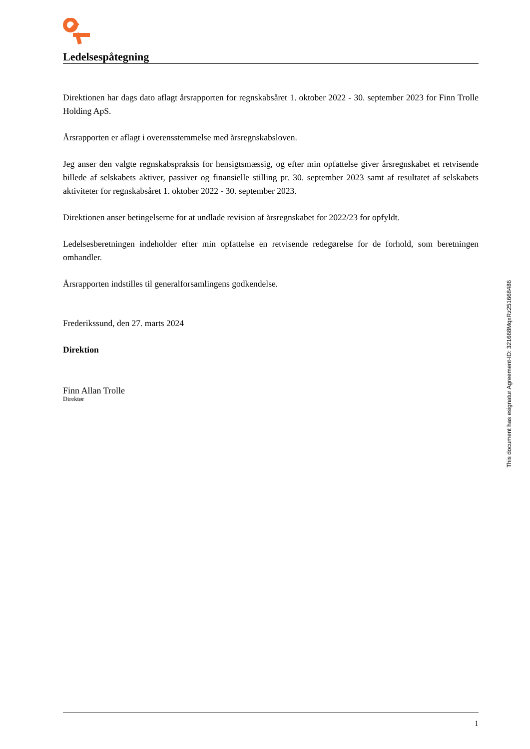Ledelsespåtegning
Direktionen har dags dato aflagt årsrapporten for regnskabsåret 1. oktober 2022 - 30. september 2023 for Finn Trolle Holding ApS.
Årsrapporten er aflagt i overensstemmelse med årsregnskabsloven.
Jeg anser den valgte regnskabspraksis for hensigtsmæssig, og efter min opfattelse giver årsregnskabet et retvisende billede af selskabets aktiver, passiver og finansielle stilling pr. 30. september 2023 samt af resul­tatet af selskabets aktiviteter for regnskabsåret 1. oktober 2022 - 30. september 2023.
Direktionen anser betingelserne for at undlade revision af årsregnskabet for 2022/23 for opfyldt.
Ledelsesberetningen indeholder efter min opfattelse en retvisende redegørelse for de forhold, som beretnin­gen omhandler.
Årsrapporten indstilles til generalforsamlingens godkendelse.
Frederikssund, den 27. marts 2024
Direktion
Finn Allan Trolle
Direktør
1
This document has esignatur Agreement-ID: 321668MqxRz251668486